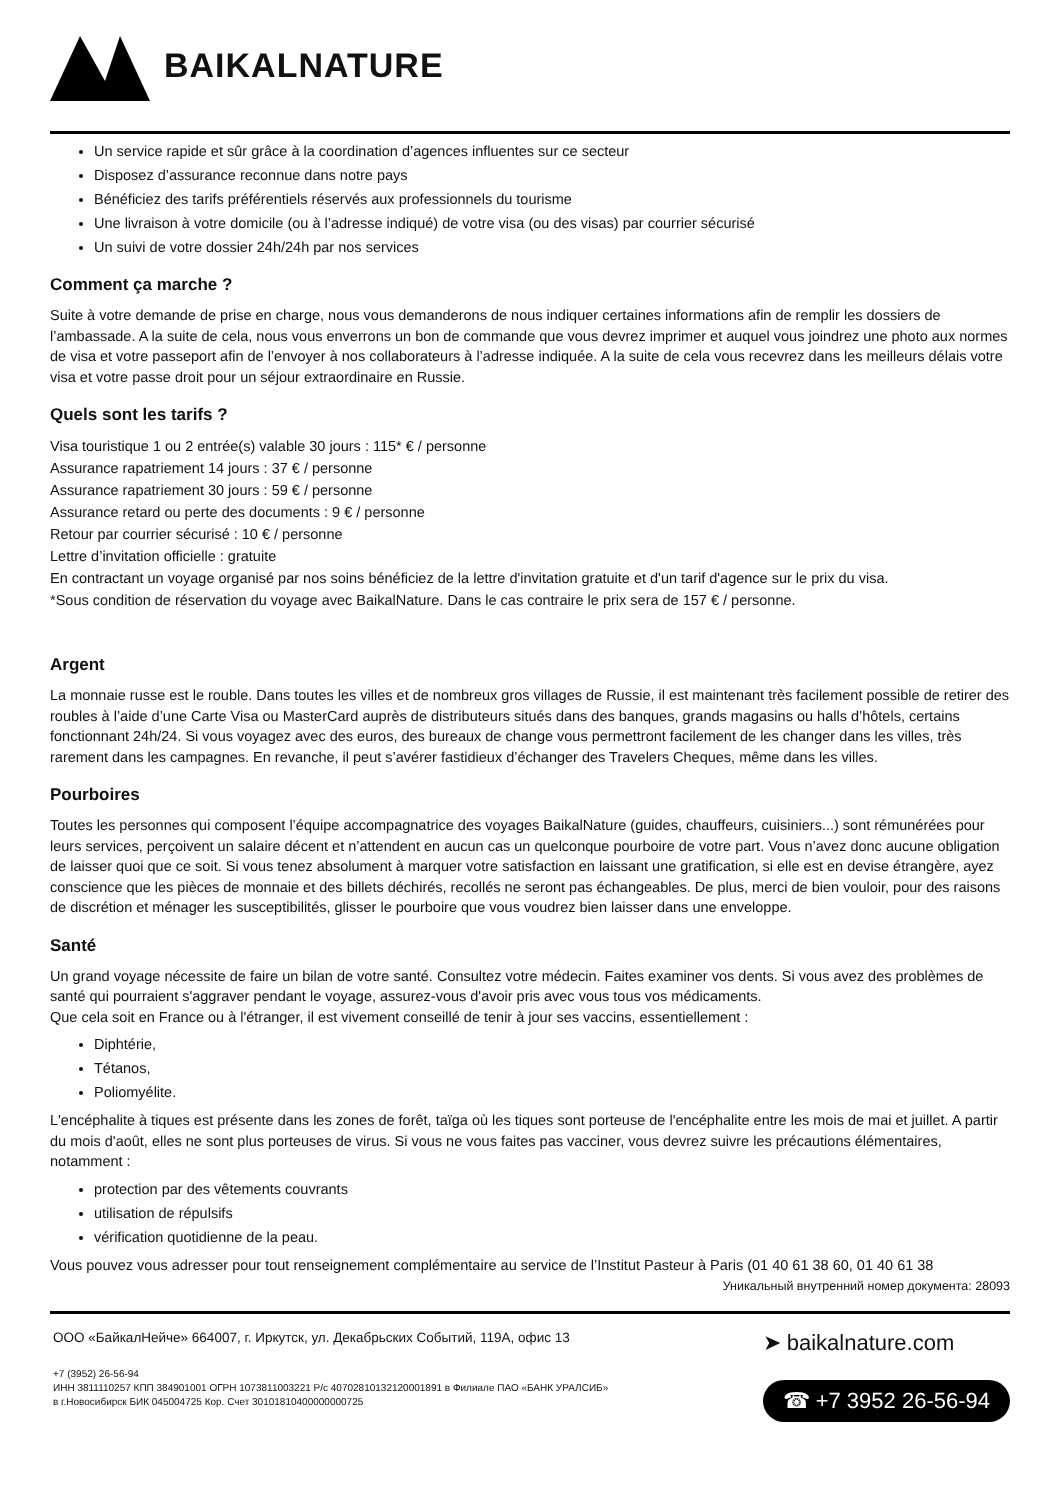BAIKALNATURE
Un service rapide et sûr grâce à la coordination d’agences influentes sur ce secteur
Disposez d’assurance reconnue dans notre pays
Bénéficiez des tarifs préférentiels réservés aux professionnels du tourisme
Une livraison à votre domicile (ou à l’adresse indiqué) de votre visa (ou des visas) par courrier sécurisé
Un suivi de votre dossier 24h/24h par nos services
Comment ça marche ?
Suite à votre demande de prise en charge, nous vous demanderons de nous indiquer certaines informations afin de remplir les dossiers de l’ambassade. A la suite de cela, nous vous enverrons un bon de commande que vous devrez imprimer et auquel vous joindrez une photo aux normes de visa et votre passeport afin de l’envoyer à nos collaborateurs à l’adresse indiquée. A la suite de cela vous recevrez dans les meilleurs délais votre visa et votre passe droit pour un séjour extraordinaire en Russie.
Quels sont les tarifs ?
Visa touristique 1 ou 2 entrée(s) valable 30 jours : 115* € / personne
Assurance rapatriement 14 jours : 37 € / personne
Assurance rapatriement 30 jours : 59 € / personne
Assurance retard ou perte des documents : 9 € / personne
Retour par courrier sécurisé : 10 € / personne
Lettre d’invitation officielle : gratuite
En contractant un voyage organisé par nos soins bénéficiez de la lettre d'invitation gratuite et d'un tarif d'agence sur le prix du visa.
*Sous condition de réservation du voyage avec BaikalNature. Dans le cas contraire le prix sera de 157 € / personne.
Argent
La monnaie russe est le rouble. Dans toutes les villes et de nombreux gros villages de Russie, il est maintenant très facilement possible de retirer des roubles à l’aide d’une Carte Visa ou MasterCard auprès de distributeurs situés dans des banques, grands magasins ou halls d’hôtels, certains fonctionnant 24h/24. Si vous voyagez avec des euros, des bureaux de change vous permettront facilement de les changer dans les villes, très rarement dans les campagnes. En revanche, il peut s’avérer fastidieux d’échanger des Travelers Cheques, même dans les villes.
Pourboires
Toutes les personnes qui composent l’équipe accompagnatrice des voyages BaikalNature (guides, chauffeurs, cuisiniers...) sont rémunérées pour leurs services, perçoivent un salaire décent et n’attendent en aucun cas un quelconque pourboire de votre part. Vous n’avez donc aucune obligation de laisser quoi que ce soit. Si vous tenez absolument à marquer votre satisfaction en laissant une gratification, si elle est en devise étrangère, ayez conscience que les pièces de monnaie et des billets déchirés, recollés ne seront pas échangeables. De plus, merci de bien vouloir, pour des raisons de discrétion et ménager les susceptibilités, glisser le pourboire que vous voudrez bien laisser dans une enveloppe.
Santé
Un grand voyage nécessite de faire un bilan de votre santé. Consultez votre médecin. Faites examiner vos dents. Si vous avez des problèmes de santé qui pourraient s'aggraver pendant le voyage, assurez-vous d'avoir pris avec vous tous vos médicaments.
Que cela soit en France ou à l'étranger, il est vivement conseillé de tenir à jour ses vaccins, essentiellement :
Diphtérie,
Tétanos,
Poliomyélite.
L'encéphalite à tiques est présente dans les zones de forêt, taïga où les tiques sont porteuse de l'encéphalite entre les mois de mai et juillet. A partir du mois d'août, elles ne sont plus porteuses de virus. Si vous ne vous faites pas vacciner, vous devrez suivre les précautions élémentaires, notamment :
protection par des vêtements couvrants
utilisation de répulsifs
vérification quotidienne de la peau.
Vous pouvez vous adresser pour tout renseignement complémentaire au service de l’Institut Pasteur à Paris (01 40 61 38 60, 01 40 61 38
Уникальный внутренний номер документа: 28093
ООО «БайкалНейче» 664007, г. Иркутск, ул. Декабрьских Событий, 119А, офис 13
+7 (3952) 26-56-94
ИНН 3811110257 КПП 384901001 ОГРН 1073811003221 Р/с 40702810132120001891 в Филиале ПАО «БАНК УРАЛСИБ»
в г.Новосибирск БИК 045004725 Кор. Счет 30101810400000000725
➤ baikalnature.com
☎ +7 3952 26-56-94